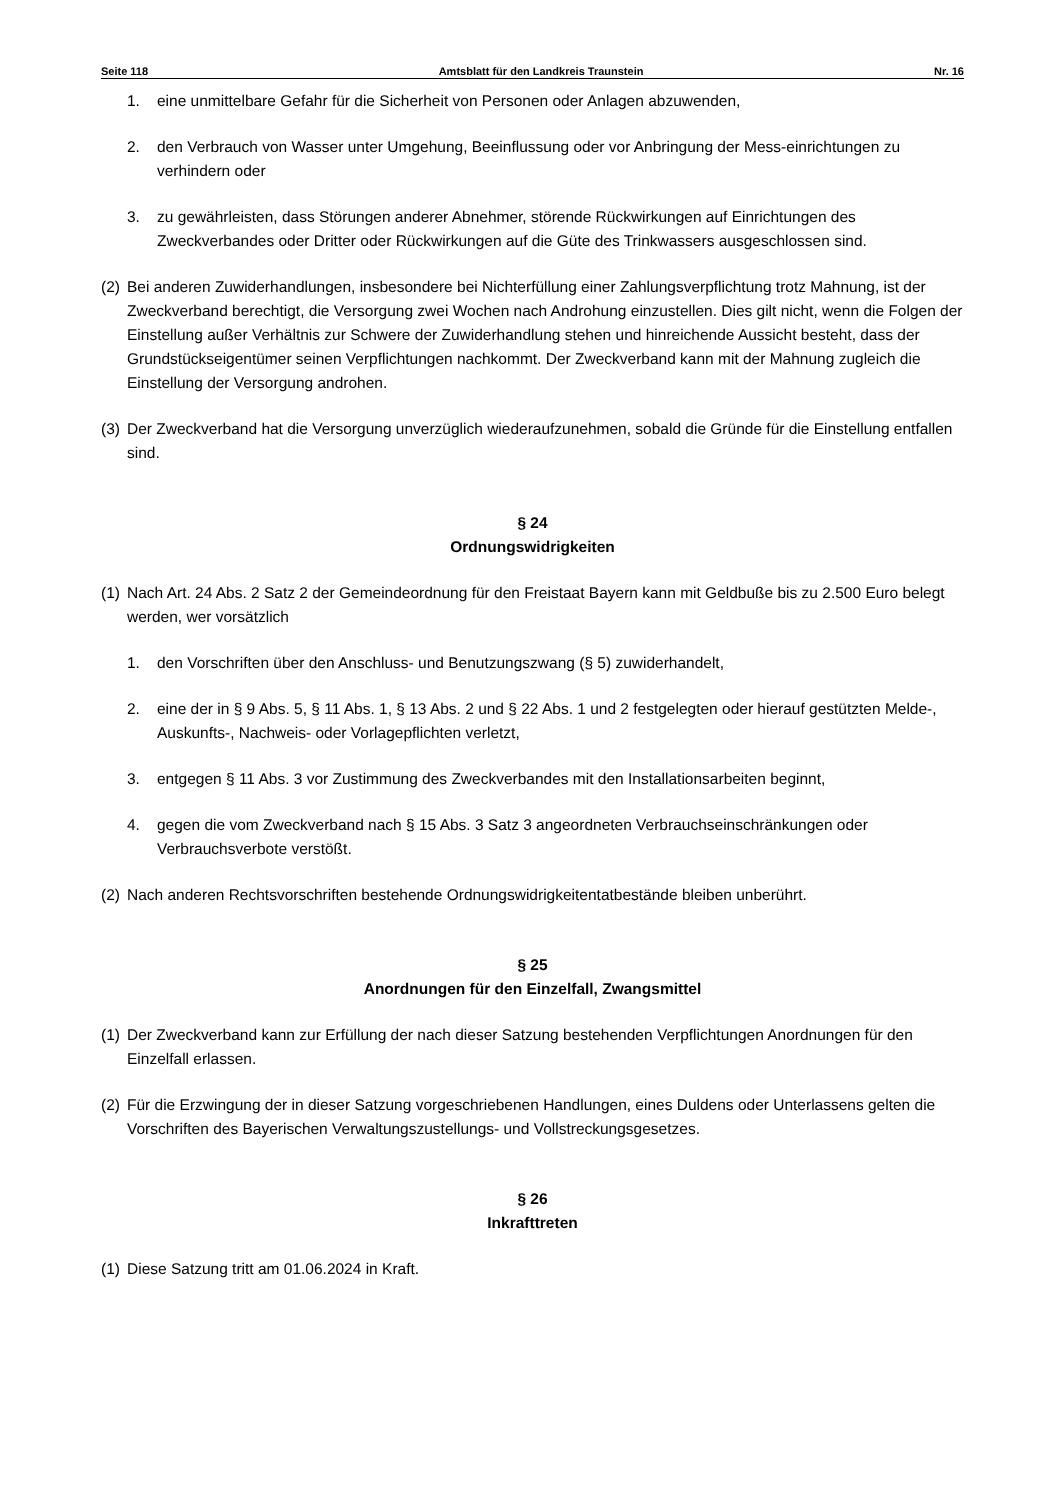Seite 118 Amtsblatt für den Landkreis Traunstein Nr. 16
1. eine unmittelbare Gefahr für die Sicherheit von Personen oder Anlagen abzuwenden,
2. den Verbrauch von Wasser unter Umgehung, Beeinflussung oder vor Anbringung der Mess-einrichtungen zu verhindern oder
3. zu gewährleisten, dass Störungen anderer Abnehmer, störende Rückwirkungen auf Einrichtungen des Zweckverbandes oder Dritter oder Rückwirkungen auf die Güte des Trinkwassers ausgeschlossen sind.
(2) Bei anderen Zuwiderhandlungen, insbesondere bei Nichterfüllung einer Zahlungsverpflichtung trotz Mahnung, ist der Zweckverband berechtigt, die Versorgung zwei Wochen nach Androhung einzustellen. Dies gilt nicht, wenn die Folgen der Einstellung außer Verhältnis zur Schwere der Zuwiderhandlung stehen und hinreichende Aussicht besteht, dass der Grundstückseigentümer seinen Verpflichtungen nachkommt. Der Zweckverband kann mit der Mahnung zugleich die Einstellung der Versorgung androhen.
(3) Der Zweckverband hat die Versorgung unverzüglich wiederaufzunehmen, sobald die Gründe für die Einstellung entfallen sind.
§ 24
Ordnungswidrigkeiten
(1) Nach Art. 24 Abs. 2 Satz 2 der Gemeindeordnung für den Freistaat Bayern kann mit Geldbuße bis zu 2.500 Euro belegt werden, wer vorsätzlich
1. den Vorschriften über den Anschluss- und Benutzungszwang (§ 5) zuwiderhandelt,
2. eine der in § 9 Abs. 5, § 11 Abs. 1, § 13 Abs. 2 und § 22 Abs. 1 und 2 festgelegten oder hierauf gestützten Melde-, Auskunfts-, Nachweis- oder Vorlagepflichten verletzt,
3. entgegen § 11 Abs. 3 vor Zustimmung des Zweckverbandes mit den Installationsarbeiten beginnt,
4. gegen die vom Zweckverband nach § 15 Abs. 3 Satz 3 angeordneten Verbrauchseinschränkungen oder Verbrauchsverbote verstößt.
(2) Nach anderen Rechtsvorschriften bestehende Ordnungswidrigkeitentatbestände bleiben unberührt.
§ 25
Anordnungen für den Einzelfall, Zwangsmittel
(1) Der Zweckverband kann zur Erfüllung der nach dieser Satzung bestehenden Verpflichtungen Anordnungen für den Einzelfall erlassen.
(2) Für die Erzwingung der in dieser Satzung vorgeschriebenen Handlungen, eines Duldens oder Unterlassens gelten die Vorschriften des Bayerischen Verwaltungszustellungs- und Vollstreckungsgesetzes.
§ 26
Inkrafttreten
(1) Diese Satzung tritt am 01.06.2024 in Kraft.